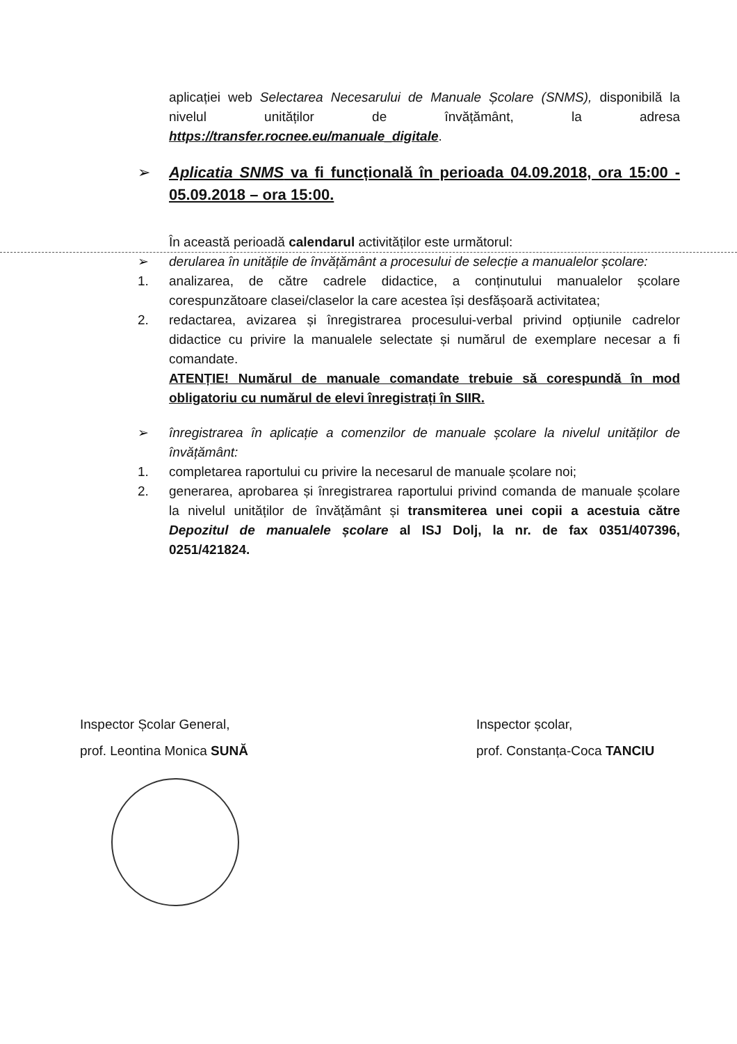aplicației web Selectarea Necesarului de Manuale Școlare (SNMS), disponibilă la nivelul unităților de învățământ, la adresa https://transfer.rocnee.eu/manuale_digitale.
➢ Aplicatia SNMS va fi funcțională în perioada 04.09.2018, ora 15:00 - 05.09.2018 – ora 15:00.
În această perioadă calendarul activităților este următorul:
➢ derularea în unitățile de învățământ a procesului de selecție a manualelor școlare:
1. analizarea, de către cadrele didactice, a conținutului manualelor școlare corespunzătoare clasei/claselor la care acestea își desfășoară activitatea;
2. redactarea, avizarea și înregistrarea procesului-verbal privind opțiunile cadrelor didactice cu privire la manualele selectate și numărul de exemplare necesar a fi comandate.
ATENȚIE! Numărul de manuale comandate trebuie să corespundă în mod obligatoriu cu numărul de elevi înregistrați în SIIR.
➢ înregistrarea în aplicație a comenzilor de manuale școlare la nivelul unităților de învățământ:
1. completarea raportului cu privire la necesarul de manuale școlare noi;
2. generarea, aprobarea și înregistrarea raportului privind comanda de manuale școlare la nivelul unităților de învățământ și transmiterea unei copii a acestuia către Depozitul de manualele școlare al ISJ Dolj, la nr. de fax 0351/407396, 0251/421824.
Inspector Școlar General,
prof. Leontina Monica SUNĂ
Inspector școlar,
prof. Constanța-Coca TANCIU